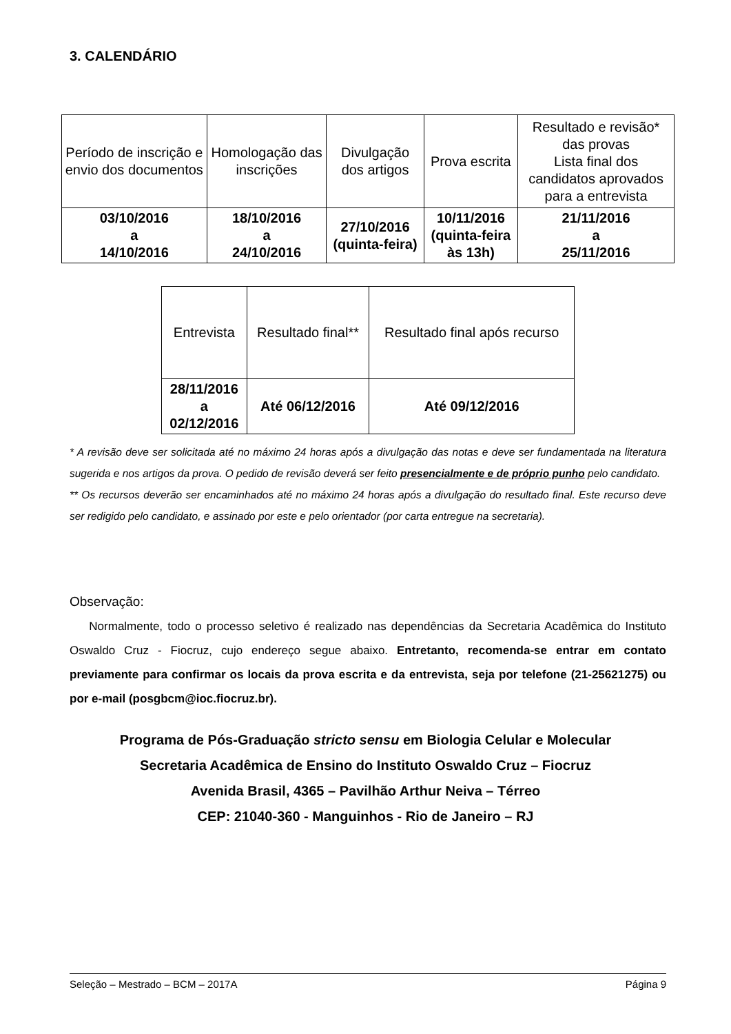3. CALENDÁRIO
| Período de inscrição e envio dos documentos | Homologação das inscrições | Divulgação dos artigos | Prova escrita | Resultado e revisão* das provas Lista final dos candidatos aprovados para a entrevista |
| 03/10/2016 a 14/10/2016 | 18/10/2016 a 24/10/2016 | 27/10/2016 (quinta-feira) | 10/11/2016 (quinta-feira às 13h) | 21/11/2016 a 25/11/2016 |
| Entrevista | Resultado final** | Resultado final após recurso |
| 28/11/2016 a 02/12/2016 | Até 06/12/2016 | Até 09/12/2016 |
* A revisão deve ser solicitada até no máximo 24 horas após a divulgação das notas e deve ser fundamentada na literatura sugerida e nos artigos da prova. O pedido de revisão deverá ser feito presencialmente e de próprio punho pelo candidato.
** Os recursos deverão ser encaminhados até no máximo 24 horas após a divulgação do resultado final. Este recurso deve ser redigido pelo candidato, e assinado por este e pelo orientador (por carta entregue na secretaria).
Observação:
Normalmente, todo o processo seletivo é realizado nas dependências da Secretaria Acadêmica do Instituto Oswaldo Cruz - Fiocruz, cujo endereço segue abaixo. Entretanto, recomenda-se entrar em contato previamente para confirmar os locais da prova escrita e da entrevista, seja por telefone (21-25621275) ou por e-mail (posgbcm@ioc.fiocruz.br).
Programa de Pós-Graduação stricto sensu em Biologia Celular e Molecular
Secretaria Acadêmica de Ensino do Instituto Oswaldo Cruz – Fiocruz
Avenida Brasil, 4365 – Pavilhão Arthur Neiva – Térreo
CEP: 21040-360 - Manguinhos - Rio de Janeiro – RJ
Seleção – Mestrado – BCM – 2017A Página 9